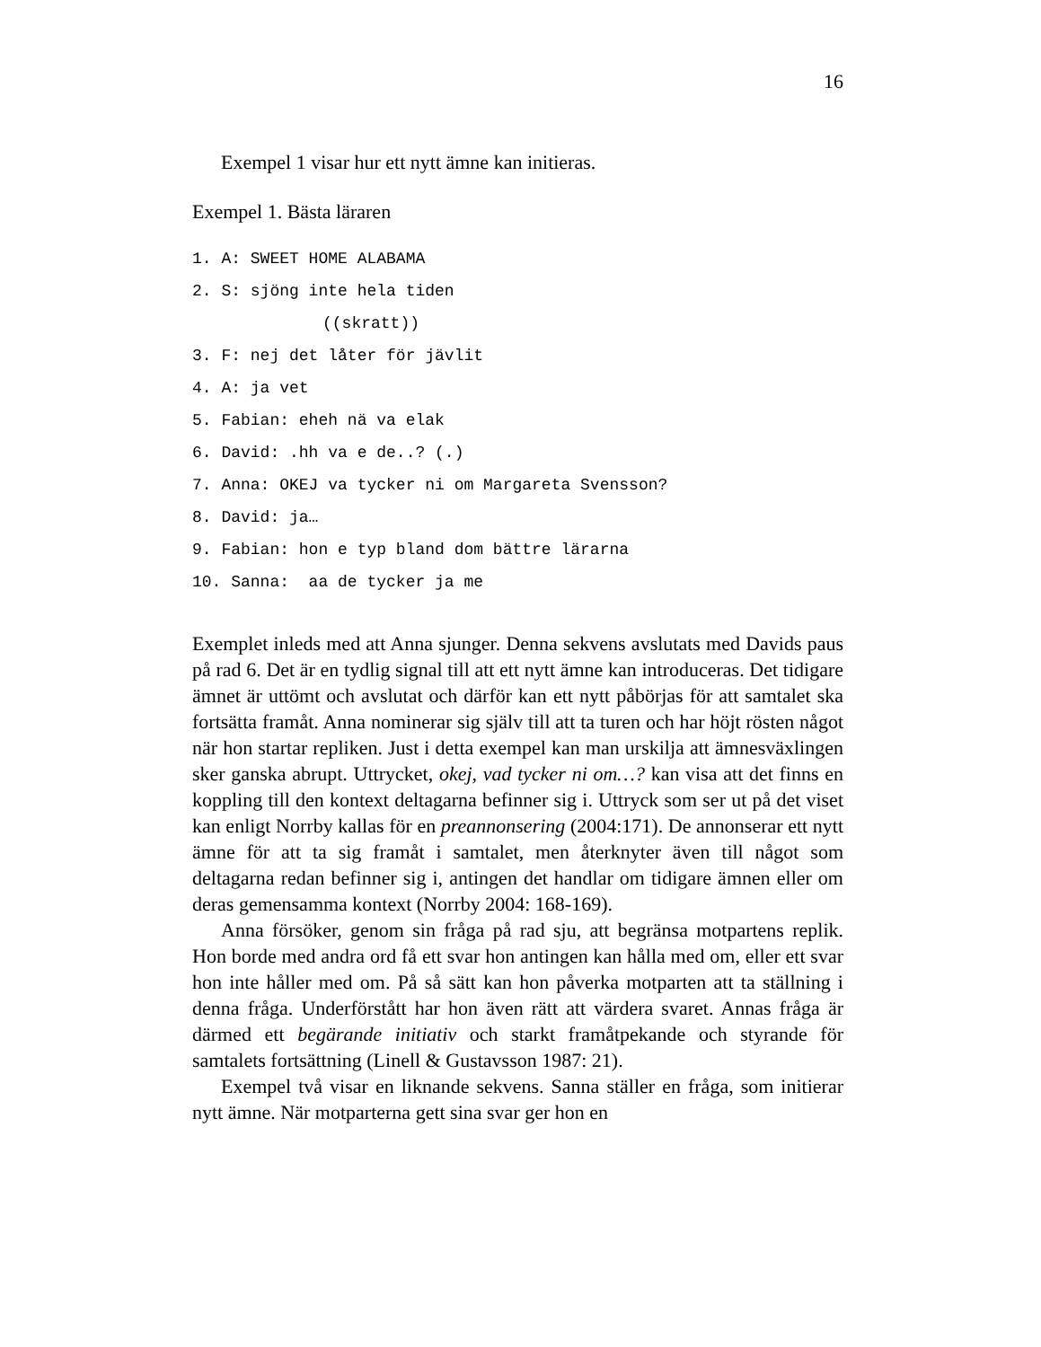16
Exempel 1 visar hur ett nytt ämne kan initieras.
Exempel 1. Bästa läraren
1. A: SWEET HOME ALABAMA
2. S: sjöng inte hela tiden
((skratt))
3. F: nej det låter för jävlit
4. A: ja vet
5. Fabian: eheh nä va elak
6. David: .hh va e de..? (.)
7. Anna: OKEJ va tycker ni om Margareta Svensson?
8. David: ja…
9. Fabian: hon e typ bland dom bättre lärarna
10. Sanna: aa de tycker ja me
Exemplet inleds med att Anna sjunger. Denna sekvens avslutats med Davids paus på rad 6. Det är en tydlig signal till att ett nytt ämne kan introduceras. Det tidigare ämnet är uttömt och avslutat och därför kan ett nytt påbörjas för att samtalet ska fortsätta framåt. Anna nominerar sig själv till att ta turen och har höjt rösten något när hon startar repliken. Just i detta exempel kan man urskilja att ämnesväxlingen sker ganska abrupt. Uttrycket, okej, vad tycker ni om…? kan visa att det finns en koppling till den kontext deltagarna befinner sig i. Uttryck som ser ut på det viset kan enligt Norrby kallas för en preannonsering (2004:171). De annonserar ett nytt ämne för att ta sig framåt i samtalet, men återknyter även till något som deltagarna redan befinner sig i, antingen det handlar om tidigare ämnen eller om deras gemensamma kontext (Norrby 2004: 168-169).
Anna försöker, genom sin fråga på rad sju, att begränsa motpartens replik. Hon borde med andra ord få ett svar hon antingen kan hålla med om, eller ett svar hon inte håller med om. På så sätt kan hon påverka motparten att ta ställning i denna fråga. Underförstått har hon även rätt att värdera svaret. Annas fråga är därmed ett begärande initiativ och starkt framåtpekande och styrande för samtalets fortsättning (Linell & Gustavsson 1987: 21).
Exempel två visar en liknande sekvens. Sanna ställer en fråga, som initierar nytt ämne. När motparterna gett sina svar ger hon en